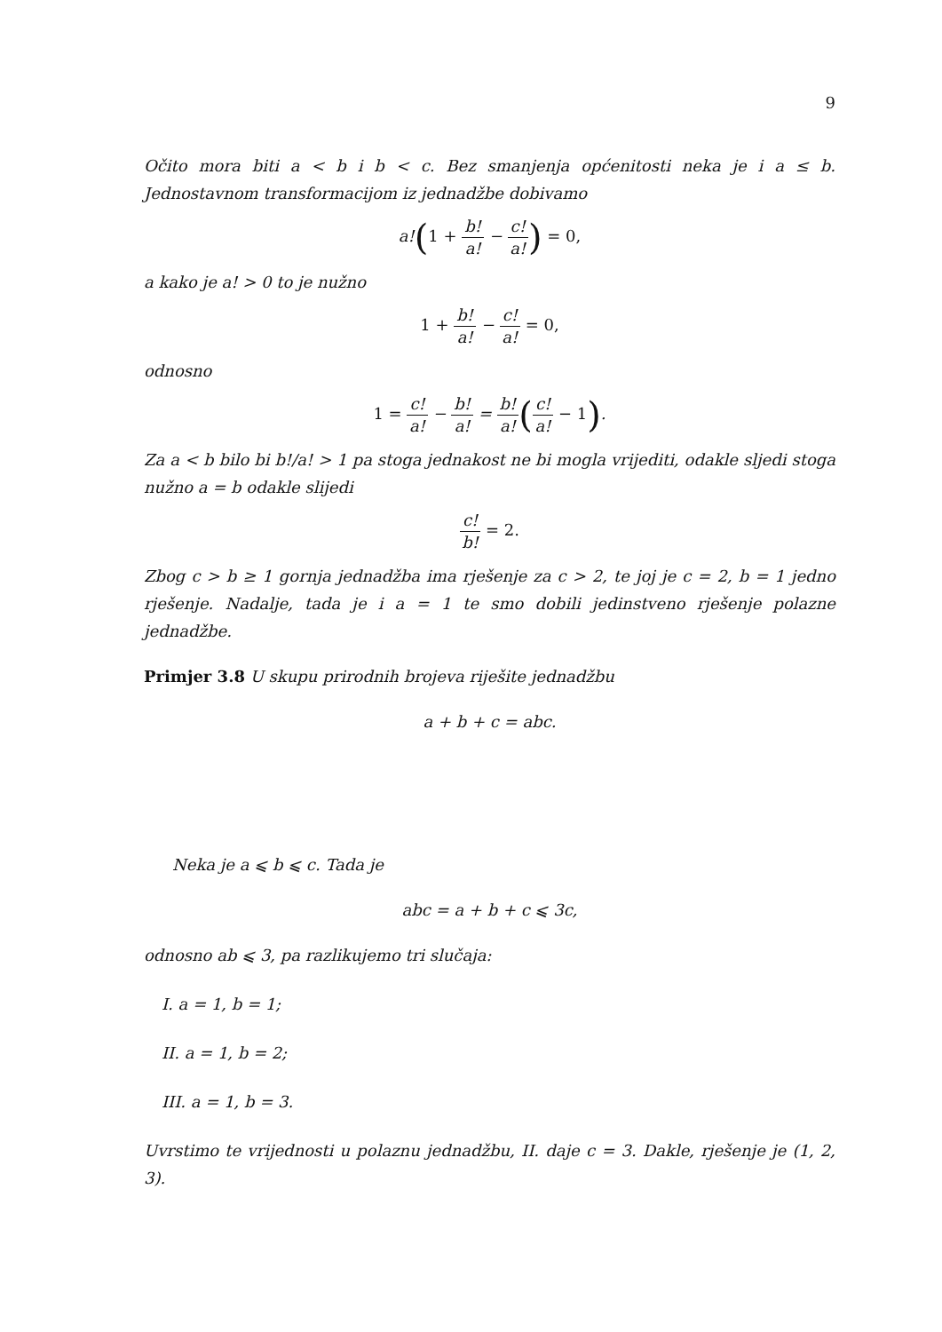9
Očito mora biti a < b i b < c. Bez smanjenja općenitosti neka je i a ≤ b. Jednostavnom transformacijom iz jednadžbe dobivamo
a!(1 + b! a! − c! a!) = 0,
a kako je a! > 0 to je nužno
1 + b! a! − c! a! = 0,
odnosno
1 = c! a! − b! a! = b! a!(c! a! − 1).
Za a < b bilo bi b!/a! > 1 pa stoga jednakost ne bi mogla vrijediti, odakle sljedi stoga nužno a = b odakle slijedi
c! b! = 2.
Zbog c > b ≥ 1 gornja jednadžba ima rješenje za c > 2, te joj je c = 2, b = 1 jedno rješenje. Nadalje, tada je i a = 1 te smo dobili jedinstveno rješenje polazne jednadžbe.
Primjer 3.8 U skupu prirodnih brojeva riješite jednadžbu
a + b + c = abc.
Neka je a ⩽ b ⩽ c. Tada je
abc = a + b + c ⩽ 3c,
odnosno ab ⩽ 3, pa razlikujemo tri slučaja:
I. a = 1, b = 1;
II. a = 1, b = 2;
III. a = 1, b = 3.
Uvrstimo te vrijednosti u polaznu jednadžbu, II. daje c = 3. Dakle, rješenje je (1, 2, 3).